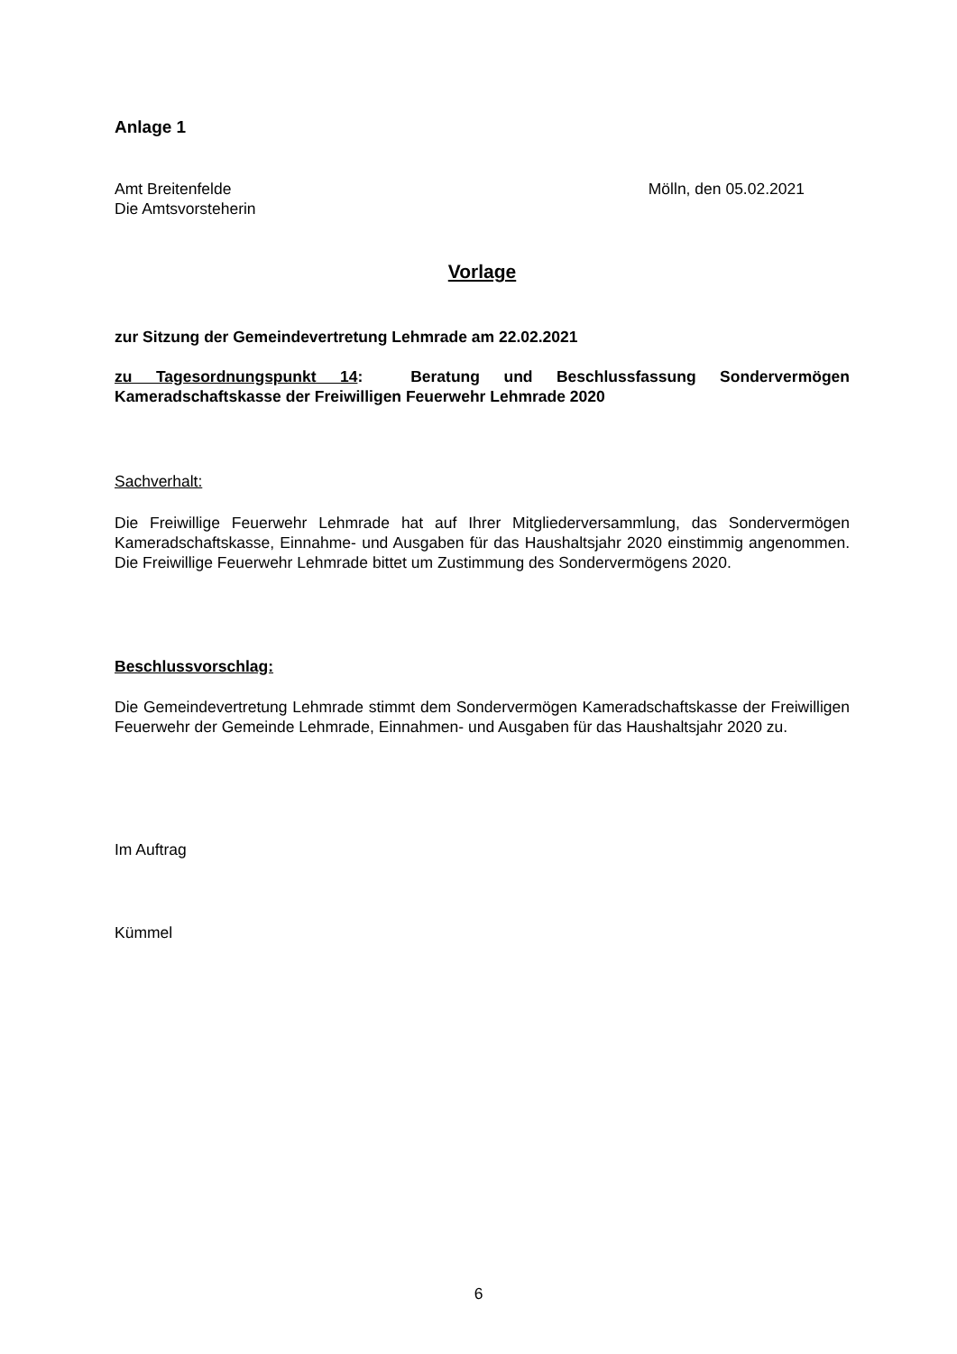Anlage 1
Amt Breitenfelde
Die Amtsvorsteherin
Mölln, den 05.02.2021
Vorlage
zur Sitzung der Gemeindevertretung Lehmrade am 22.02.2021
zu Tagesordnungspunkt 14: Beratung und Beschlussfassung Sondervermögen Kameradschaftskasse der Freiwilligen Feuerwehr Lehmrade 2020
Sachverhalt:
Die Freiwillige Feuerwehr Lehmrade hat auf Ihrer Mitgliederversammlung, das Sondervermögen Kameradschaftskasse, Einnahme- und Ausgaben für das Haushaltsjahr 2020 einstimmig angenommen. Die Freiwillige Feuerwehr Lehmrade bittet um Zustimmung des Sondervermögens 2020.
Beschlussvorschlag:
Die Gemeindevertretung Lehmrade stimmt dem Sondervermögen Kameradschaftskasse der Freiwilligen Feuerwehr der Gemeinde Lehmrade, Einnahmen- und Ausgaben für das Haushaltsjahr 2020 zu.
Im Auftrag
Kümmel
6